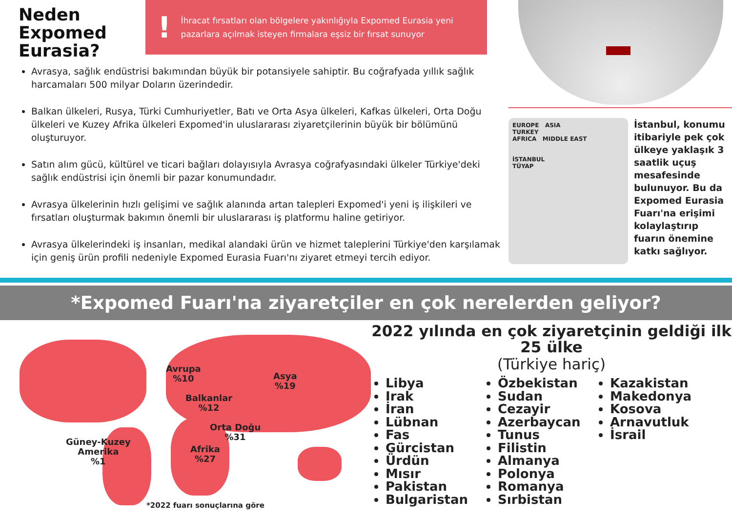Neden Expomed Eurasia?
! İhracat fırsatları olan bölgelere yakınlığıyla Expomed Eurasia yeni pazarlara açılmak isteyen firmalara eşsiz bir fırsat sunuyor
Avrasya, sağlık endüstrisi bakımından büyük bir potansiyele sahiptir. Bu coğrafyada yıllık sağlık harcamaları 500 milyar Doların üzerindedir.
Balkan ülkeleri, Rusya, Türki Cumhuriyetler, Batı ve Orta Asya ülkeleri, Kafkas ülkeleri, Orta Doğu ülkeleri ve Kuzey Afrika ülkeleri Expomed'in uluslararası ziyaretçilerinin büyük bir bölümünü oluşturuyor.
Satın alım gücü, kültürel ve ticari bağları dolayısıyla Avrasya coğrafyasındaki ülkeler Türkiye'deki sağlık endüstrisi için önemli bir pazar konumundadır.
Avrasya ülkelerinin hızlı gelişimi ve sağlık alanında artan talepleri Expomed'i yeni iş ilişkileri ve fırsatları oluşturmak bakımın önemli bir uluslararası iş platformu haline getiriyor.
Avrasya ülkelerindeki iş insanları, medikal alandaki ürün ve hizmet taleplerini Türkiye'den karşılamak için geniş ürün profili nedeniyle Expomed Eurasia Fuarı'nı ziyaret etmeyi tercih ediyor.
EUROPE ASIA
TURKEY
AFRICA MIDDLE EAST
İSTANBUL
TÜYAP
İstanbul, konumu itibariyle pek çok ülkeye yaklaşık 3 saatlik uçuş mesafesinde bulunuyor. Bu da Expomed Eurasia Fuarı'na erişimi kolaylaştırıp fuarın önemine katkı sağlıyor.
*Expomed Fuarı'na ziyaretçiler en çok nerelerden geliyor?
Avrupa
%10
Balkanlar
%12
Orta Doğu
%31
Afrika
%27
Asya
%19
Güney-Kuzey
Amerika
%1
*2022 fuarı sonuçlarına göre
2022 yılında en çok ziyaretçinin geldiği ilk 25 ülke
(Türkiye hariç)
Libya
Irak
İran
Lübnan
Fas
Gürcistan
Ürdün
Mısır
Pakistan
Bulgaristan
Özbekistan
Sudan
Cezayir
Azerbaycan
Tunus
Filistin
Almanya
Polonya
Romanya
Sırbistan
Kazakistan
Makedonya
Kosova
Arnavutluk
İsrail